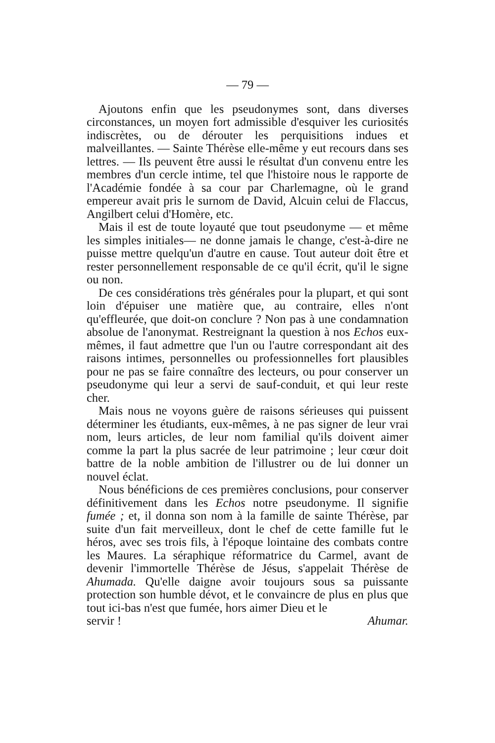— 79 —
Ajoutons enfin que les pseudonymes sont, dans diverses circonstances, un moyen fort admissible d'esquiver les curiosités indiscrètes, ou de dérouter les perquisitions indues et malveillantes. — Sainte Thérèse elle-même y eut recours dans ses lettres. — Ils peuvent être aussi le résultat d'un convenu entre les membres d'un cercle intime, tel que l'histoire nous le rapporte de l'Académie fondée à sa cour par Charlemagne, où le grand empereur avait pris le surnom de David, Alcuin celui de Flaccus, Angilbert celui d'Homère, etc.
Mais il est de toute loyauté que tout pseudonyme — et même les simples initiales— ne donne jamais le change, c'est-à-dire ne puisse mettre quelqu'un d'autre en cause. Tout auteur doit être et rester personnellement responsable de ce qu'il écrit, qu'il le signe ou non.
De ces considérations très générales pour la plupart, et qui sont loin d'épuiser une matière que, au contraire, elles n'ont qu'effleurée, que doit-on conclure ? Non pas à une condamnation absolue de l'anonymat. Restreignant la question à nos Echos eux-mêmes, il faut admettre que l'un ou l'autre correspondant ait des raisons intimes, personnelles ou professionnelles fort plausibles pour ne pas se faire connaître des lecteurs, ou pour conserver un pseudonyme qui leur a servi de sauf-conduit, et qui leur reste cher.
Mais nous ne voyons guère de raisons sérieuses qui puissent déterminer les étudiants, eux-mêmes, à ne pas signer de leur vrai nom, leurs articles, de leur nom familial qu'ils doivent aimer comme la part la plus sacrée de leur patrimoine ; leur cœur doit battre de la noble ambition de l'illustrer ou de lui donner un nouvel éclat.
Nous bénéficions de ces premières conclusions, pour conserver définitivement dans les Echos notre pseudonyme. Il signifie fumée ; et, il donna son nom à la famille de sainte Thérèse, par suite d'un fait merveilleux, dont le chef de cette famille fut le héros, avec ses trois fils, à l'époque lointaine des combats contre les Maures. La séraphique réformatrice du Carmel, avant de devenir l'immortelle Thérèse de Jésus, s'appelait Thérèse de Ahumada. Qu'elle daigne avoir toujours sous sa puissante protection son humble dévot, et le convaincre de plus en plus que tout ici-bas n'est que fumée, hors aimer Dieu et le
servir ! Ahumar.